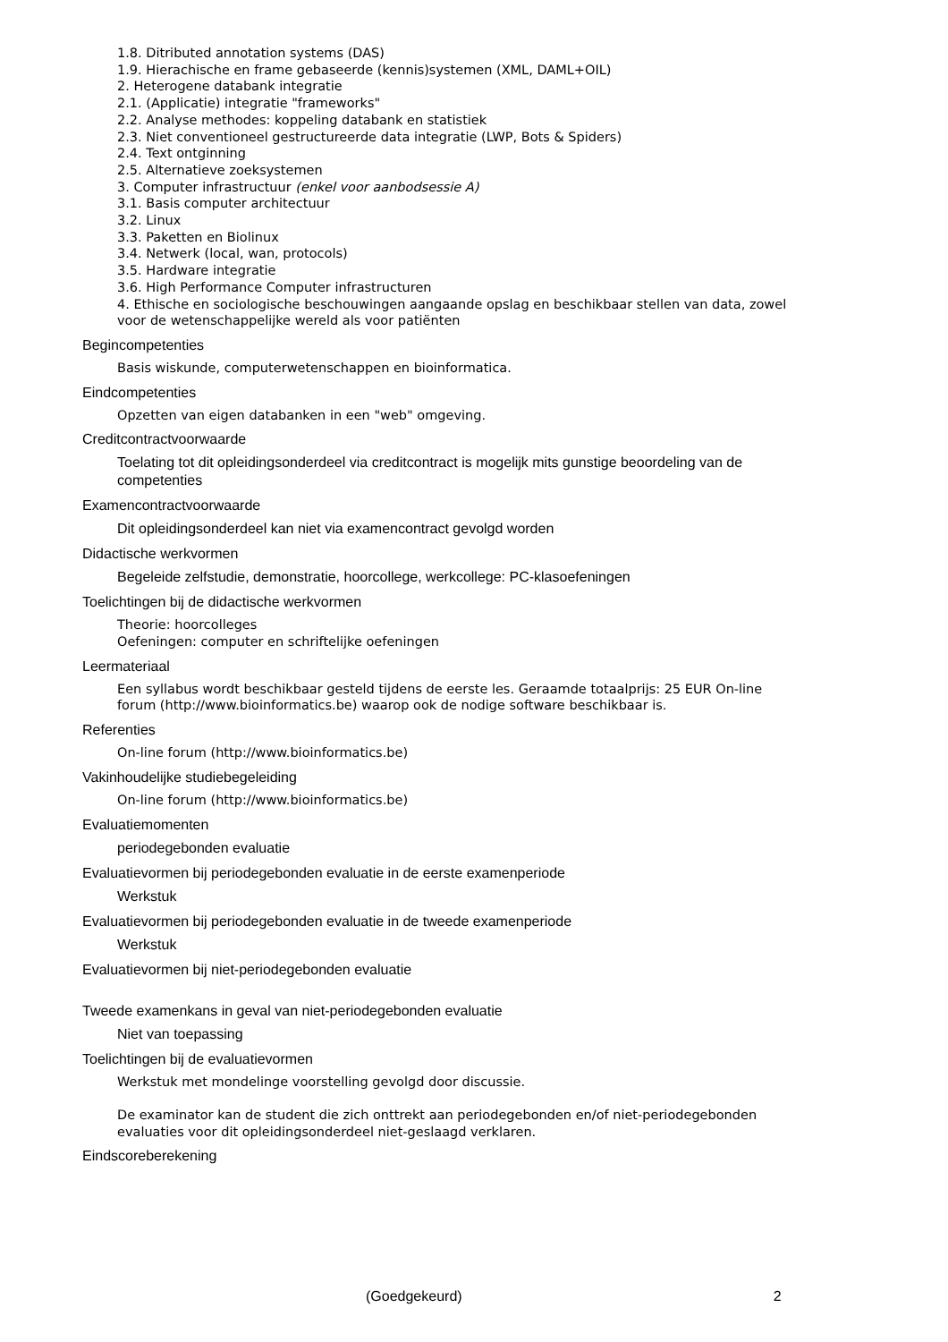1.8. Ditributed annotation systems (DAS)
1.9. Hierachische en frame gebaseerde (kennis)systemen (XML, DAML+OIL)
2. Heterogene databank integratie
2.1. (Applicatie) integratie "frameworks"
2.2. Analyse methodes: koppeling databank en statistiek
2.3. Niet conventioneel gestructureerde data integratie (LWP, Bots & Spiders)
2.4. Text ontginning
2.5. Alternatieve zoeksystemen
3. Computer infrastructuur (enkel voor aanbodsessie A)
3.1. Basis computer architectuur
3.2. Linux
3.3. Paketten en Biolinux
3.4. Netwerk (local, wan, protocols)
3.5. Hardware integratie
3.6. High Performance Computer infrastructuren
4. Ethische en sociologische beschouwingen aangaande opslag en beschikbaar stellen van data, zowel voor de wetenschappelijke wereld als voor patiënten
Begincompetenties
Basis wiskunde, computerwetenschappen en bioinformatica.
Eindcompetenties
Opzetten van eigen databanken in een "web" omgeving.
Creditcontractvoorwaarde
Toelating tot dit opleidingsonderdeel via creditcontract is mogelijk mits gunstige beoordeling van de competenties
Examencontractvoorwaarde
Dit opleidingsonderdeel kan niet via examencontract gevolgd worden
Didactische werkvormen
Begeleide zelfstudie, demonstratie, hoorcollege, werkcollege: PC-klasoefeningen
Toelichtingen bij de didactische werkvormen
Theorie: hoorcolleges
Oefeningen: computer en schriftelijke oefeningen
Leermateriaal
Een syllabus wordt beschikbaar gesteld tijdens de eerste les. Geraamde totaalprijs: 25 EUR On-line forum (http://www.bioinformatics.be) waarop ook de nodige software beschikbaar is.
Referenties
On-line forum (http://www.bioinformatics.be)
Vakinhoudelijke studiebegeleiding
On-line forum (http://www.bioinformatics.be)
Evaluatiemomenten
periodegebonden evaluatie
Evaluatievormen bij periodegebonden evaluatie in de eerste examenperiode
Werkstuk
Evaluatievormen bij periodegebonden evaluatie in de tweede examenperiode
Werkstuk
Evaluatievormen bij niet-periodegebonden evaluatie
Tweede examenkans in geval van niet-periodegebonden evaluatie
Niet van toepassing
Toelichtingen bij de evaluatievormen
Werkstuk met mondelinge voorstelling gevolgd door discussie.
De examinator kan de student die zich onttrekt aan periodegebonden en/of niet-periodegebonden evaluaties voor dit opleidingsonderdeel niet-geslaagd verklaren.
Eindscoreberekening
(Goedgekeurd) 2